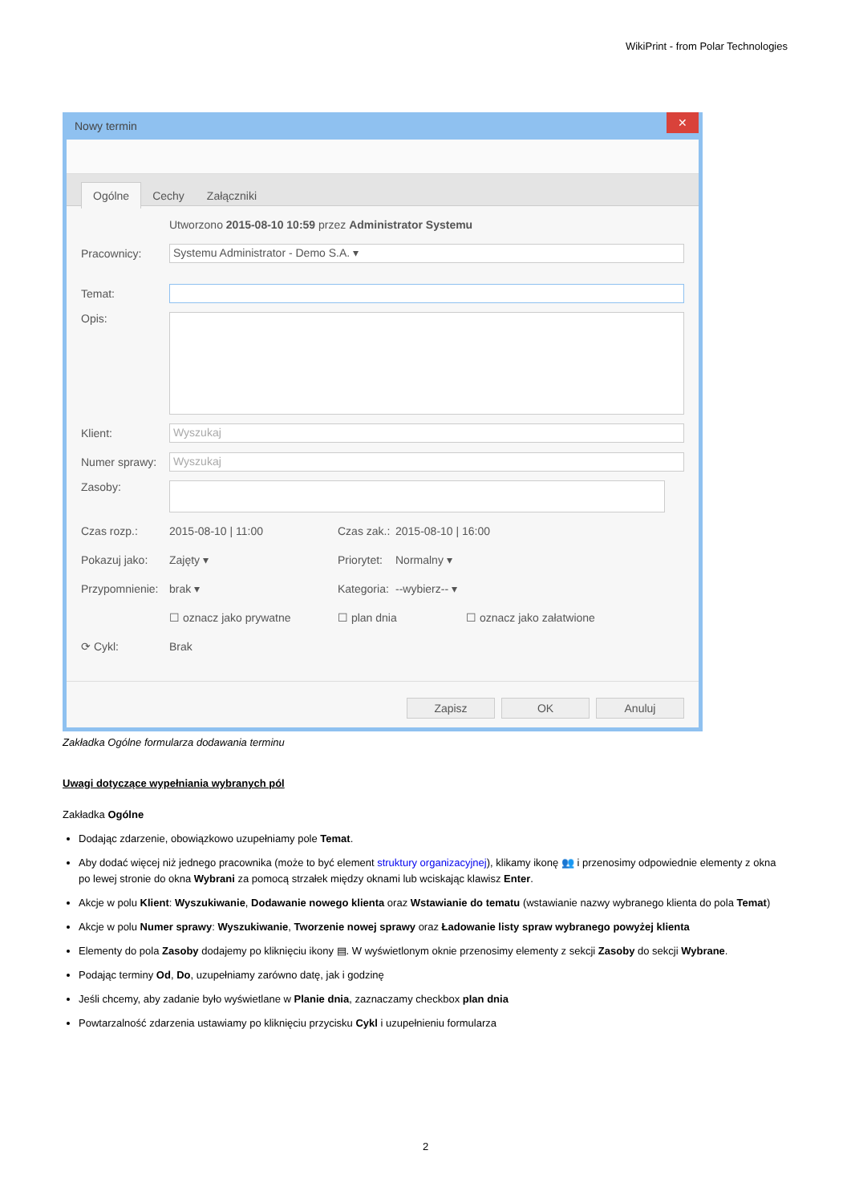WikiPrint - from Polar Technologies
Nowy termin ✕
Ogólne Cechy Załączniki
Utworzono 2015-08-10 10:59 przez Administrator Systemu
Pracownicy: Systemu Administrator - Demo S.A. ▾
Temat:
Opis:
Klient: Wyszukaj
Numer sprawy: Wyszukaj
Zasoby:
Czas rozp.: 2015-08-10 | 11:00 Czas zak.: 2015-08-10 | 16:00
Pokazuj jako: Zajęty ▾ Priorytet: Normalny ▾
Przypomnienie: brak ▾ Kategoria: --wybierz-- ▾
☐ oznacz jako prywatne ☐ plan dnia ☐ oznacz jako załatwione
⟳ Cykl: Brak
Zapisz OK Anuluj
Zakładka Ogólne formularza dodawania terminu
Uwagi dotyczące wypełniania wybranych pól
Zakładka Ogólne
Dodając zdarzenie, obowiązkowo uzupełniamy pole Temat.
Aby dodać więcej niż jednego pracownika (może to być element struktury organizacyjnej), klikamy ikonę 👥 i przenosimy odpowiednie elementy z okna po lewej stronie do okna Wybrani za pomocą strzałek między oknami lub wciskając klawisz Enter.
Akcje w polu Klient: Wyszukiwanie, Dodawanie nowego klienta oraz Wstawianie do tematu (wstawianie nazwy wybranego klienta do pola Temat)
Akcje w polu Numer sprawy: Wyszukiwanie, Tworzenie nowej sprawy oraz Ładowanie listy spraw wybranego powyżej klienta
Elementy do pola Zasoby dodajemy po kliknięciu ikony ▤. W wyświetlonym oknie przenosimy elementy z sekcji Zasoby do sekcji Wybrane.
Podając terminy Od, Do, uzupełniamy zarówno datę, jak i godzinę
Jeśli chcemy, aby zadanie było wyświetlane w Planie dnia, zaznaczamy checkbox plan dnia
Powtarzalność zdarzenia ustawiamy po kliknięciu przycisku Cykl i uzupełnieniu formularza
2